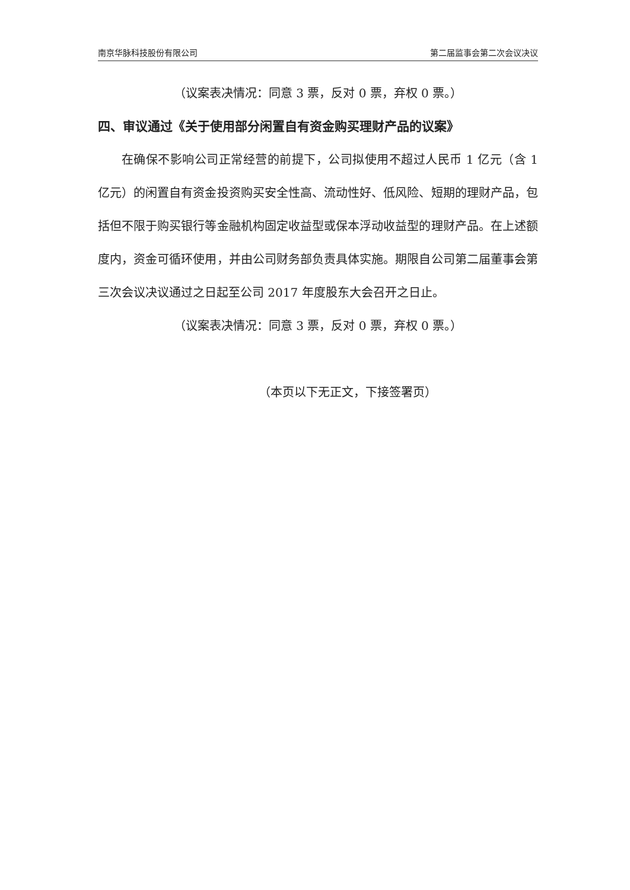南京华脉科技股份有限公司 第二届监事会第二次会议决议
（议案表决情况：同意 3 票，反对 0 票，弃权 0 票。）
四、审议通过《关于使用部分闲置自有资金购买理财产品的议案》
在确保不影响公司正常经营的前提下，公司拟使用不超过人民币 1 亿元（含 1 亿元）的闲置自有资金投资购买安全性高、流动性好、低风险、短期的理财产品，包括但不限于购买银行等金融机构固定收益型或保本浮动收益型的理财产品。在上述额度内，资金可循环使用，并由公司财务部负责具体实施。期限自公司第二届董事会第三次会议决议通过之日起至公司 2017 年度股东大会召开之日止。
（议案表决情况：同意 3 票，反对 0 票，弃权 0 票。）
（本页以下无正文，下接签署页）